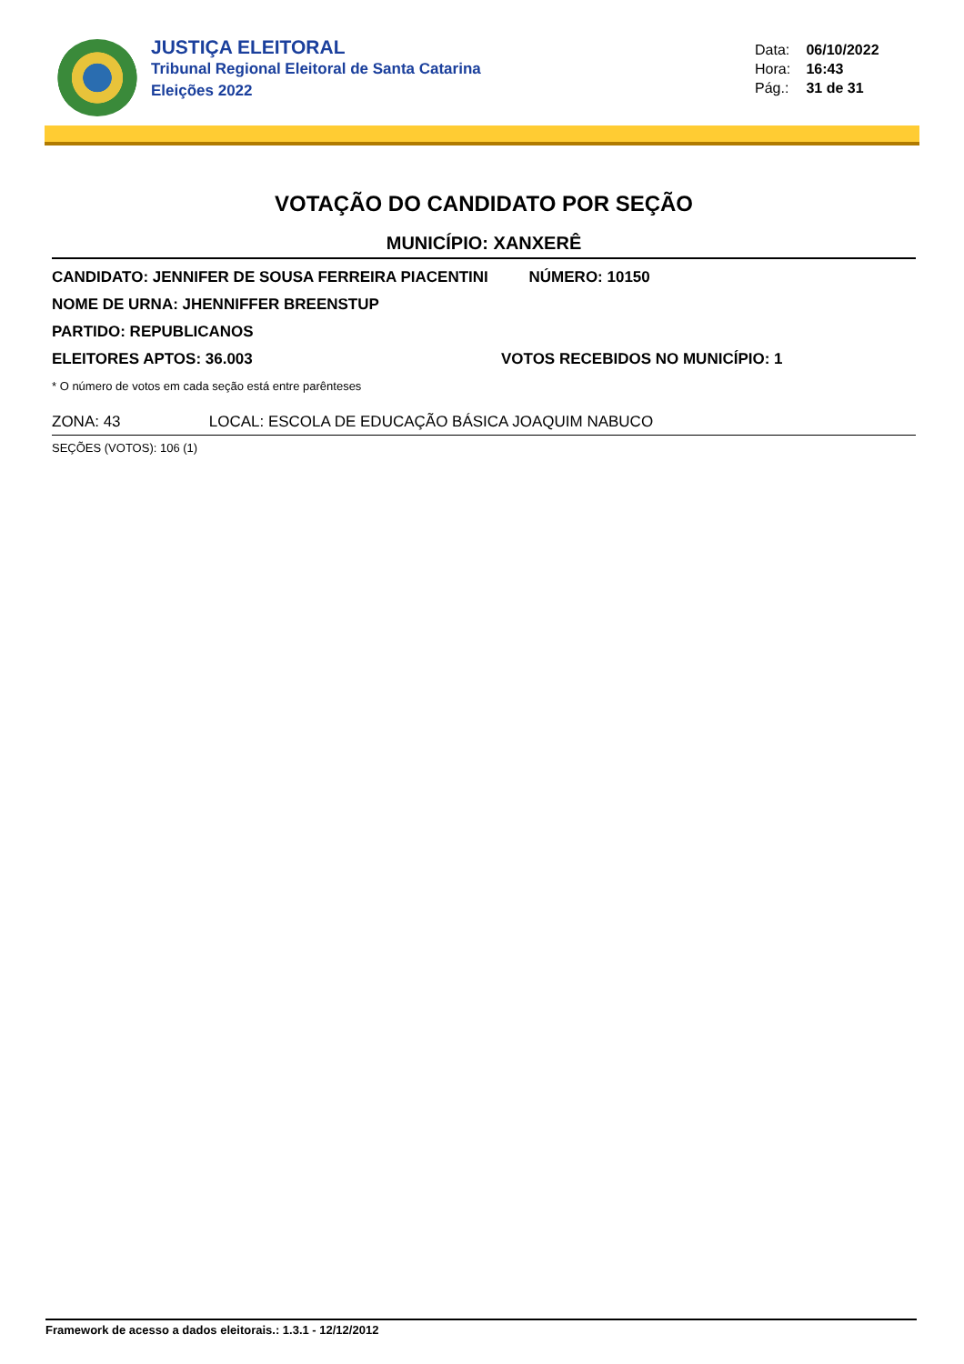JUSTIÇA ELEITORAL
Tribunal Regional Eleitoral de Santa Catarina
Eleições 2022
Data: 06/10/2022
Hora: 16:43
Pág.: 31 de 31
VOTAÇÃO DO CANDIDATO POR SEÇÃO
MUNICÍPIO: XANXERÊ
CANDIDATO: JENNIFER DE SOUSA FERREIRA PIACENTINI NÚMERO: 10150
NOME DE URNA: JHENNIFFER BREENSTUP
PARTIDO: REPUBLICANOS
ELEITORES APTOS: 36.003 VOTOS RECEBIDOS NO MUNICÍPIO: 1
* O número de votos em cada seção está entre parênteses
ZONA: 43 LOCAL: ESCOLA DE EDUCAÇÃO BÁSICA JOAQUIM NABUCO
SEÇÕES (VOTOS): 106 (1)
Framework de acesso a dados eleitorais.: 1.3.1 - 12/12/2012